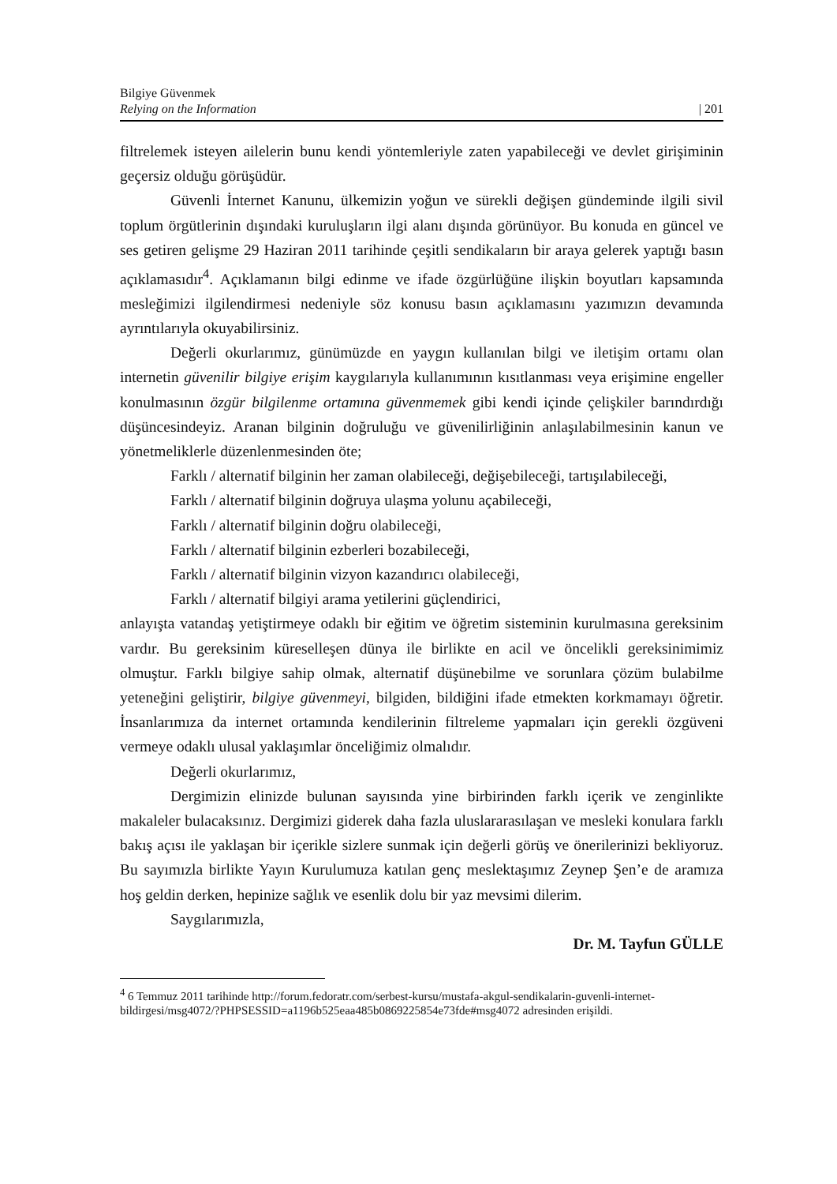Bilgiye Güvenmek
Relying on the Information | 201
filtrelemek isteyen ailelerin bunu kendi yöntemleriyle zaten yapabileceği ve devlet girişiminin geçersiz olduğu görüşüdür.
Güvenli İnternet Kanunu, ülkemizin yoğun ve sürekli değişen gündeminde ilgili sivil toplum örgütlerinin dışındaki kuruluşların ilgi alanı dışında görünüyor. Bu konuda en güncel ve ses getiren gelişme 29 Haziran 2011 tarihinde çeşitli sendikaların bir araya gelerek yaptığı basın açıklamasıdır<sup>4</sup>. Açıklamanın bilgi edinme ve ifade özgürlüğüne ilişkin boyutları kapsamında mesleğimizi ilgilendirmesi nedeniyle söz konusu basın açıklamasını yazımızın devamında ayrıntılarıyla okuyabilirsiniz.
Değerli okurlarımız, günümüzde en yaygın kullanılan bilgi ve iletişim ortamı olan internetin güvenilir bilgiye erişim kaygılarıyla kullanımının kısıtlanması veya erişimine engeller konulmasının özgür bilgilenme ortamına güvenmemek gibi kendi içinde çelişkiler barındırdığı düşüncesindeyiz. Aranan bilginin doğruluğu ve güvenilirliğinin anlaşılabilmesinin kanun ve yönetmeliklerle düzenlenmesinden öte;
Farklı / alternatif bilginin her zaman olabileceği, değişebileceği, tartışılabileceği,
Farklı / alternatif bilginin doğruya ulaşma yolunu açabileceği,
Farklı / alternatif bilginin doğru olabileceği,
Farklı / alternatif bilginin ezberleri bozabileceği,
Farklı / alternatif bilginin vizyon kazandırıcı olabileceği,
Farklı / alternatif bilgiyi arama yetilerini güçlendirici,
anlayışta vatandaş yetiştirmeye odaklı bir eğitim ve öğretim sisteminin kurulmasına gereksinim vardır. Bu gereksinim küreselleşen dünya ile birlikte en acil ve öncelikli gereksinimimiz olmuştur. Farklı bilgiye sahip olmak, alternatif düşünebilme ve sorunlara çözüm bulabilme yeteneğini geliştirir, bilgiye güvenmeyi, bilgiden, bildiğini ifade etmekten korkmamayı öğretir. İnsanlarımıza da internet ortamında kendilerinin filtreleme yapmaları için gerekli özgüveni vermeye odaklı ulusal yaklaşımlar önceliğimiz olmalıdır.
Değerli okurlarımız,
Dergimizin elinizde bulunan sayısında yine birbirinden farklı içerik ve zenginlikte makaleler bulacaksınız. Dergimizi giderek daha fazla uluslararasılaşan ve mesleki konulara farklı bakış açısı ile yaklaşan bir içerikle sizlere sunmak için değerli görüş ve önerilerinizi bekliyoruz. Bu sayımızla birlikte Yayın Kurulumuza katılan genç meslektaşımız Zeynep Şen’e de aramıza hoş geldin derken, hepinize sağlık ve esenlik dolu bir yaz mevsimi dilerim.
Saygılarımızla,
Dr. M. Tayfun GÜLLE
<sup>4</sup> 6 Temmuz 2011 tarihinde http://forum.fedoratr.com/serbest-kursu/mustafa-akgul-sendikalarin-guvenli-internet-bildirgesi/msg4072/?PHPSESSID=a1196b525eaa485b0869225854e73fde#msg4072 adresinden erişildi.